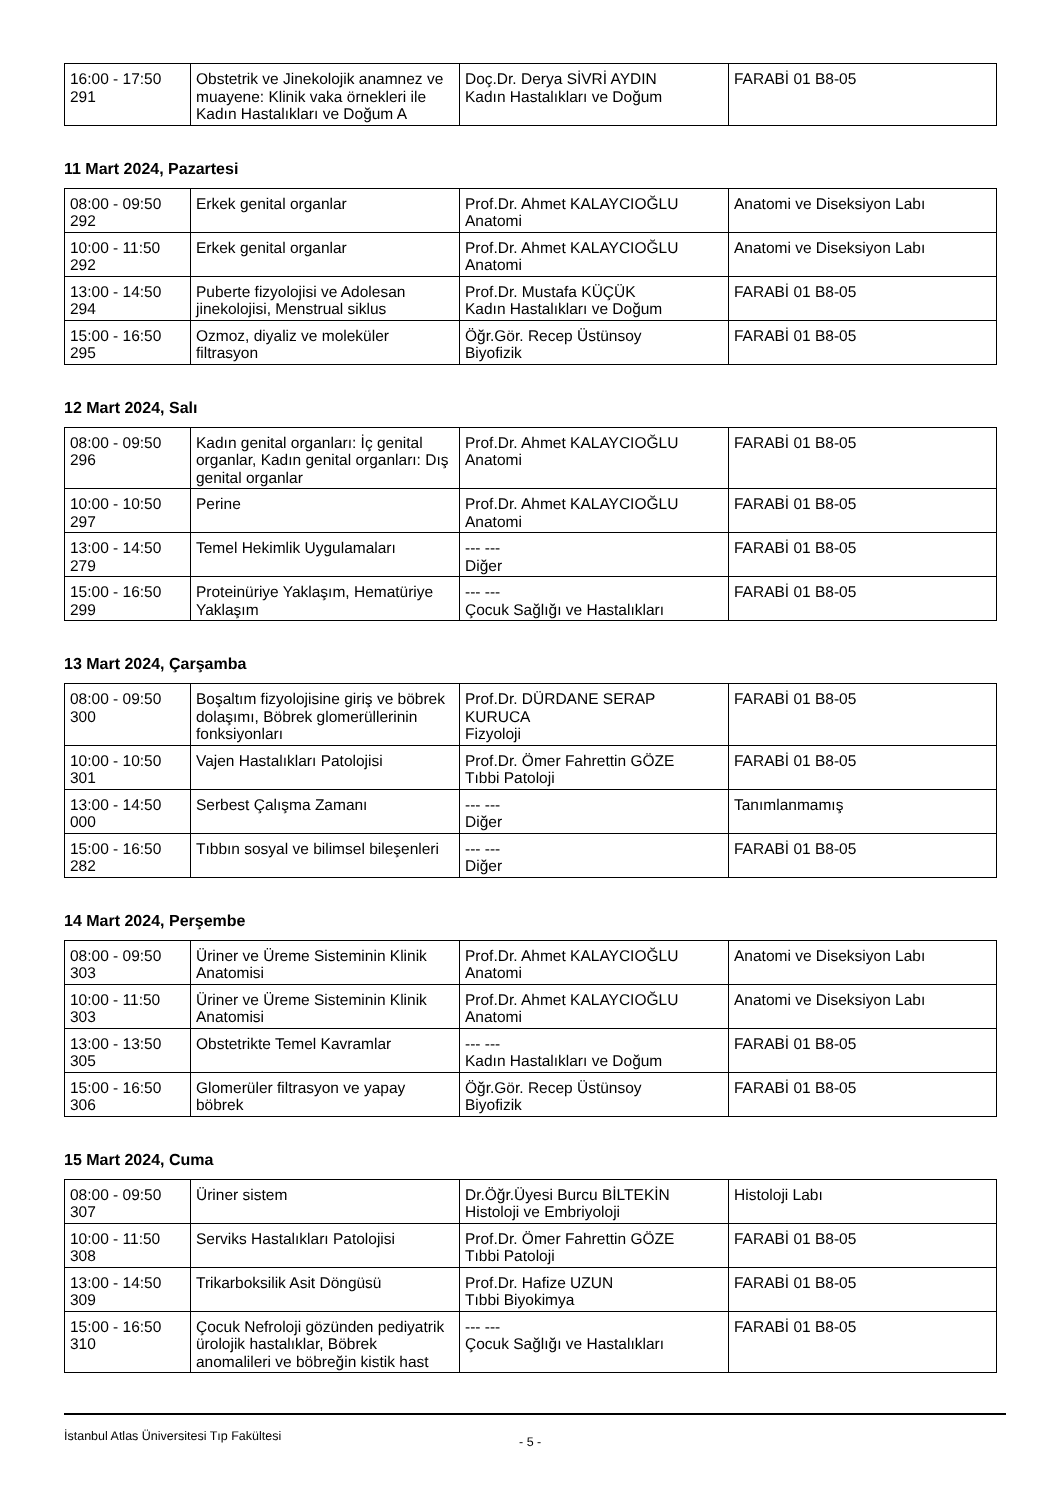| 16:00 - 17:50 291 | Obstetrik ve Jinekolojik anamnez ve muayene: Klinik vaka örnekleri ile Kadın Hastalıkları ve Doğum A | Doç.Dr. Derya SİVRİ AYDIN Kadın Hastalıkları ve Doğum | FARABİ 01 B8-05 |
11 Mart 2024, Pazartesi
| 08:00 - 09:50 292 | Erkek genital organlar | Prof.Dr. Ahmet KALAYCIOĞLU Anatomi | Anatomi ve Diseksiyon Labı |
| 10:00 - 11:50 292 | Erkek genital organlar | Prof.Dr. Ahmet KALAYCIOĞLU Anatomi | Anatomi ve Diseksiyon Labı |
| 13:00 - 14:50 294 | Puberte fizyolojisi ve Adolesan jinekolojisi, Menstrual siklus | Prof.Dr. Mustafa KÜÇÜK Kadın Hastalıkları ve Doğum | FARABİ 01 B8-05 |
| 15:00 - 16:50 295 | Ozmoz, diyaliz ve moleküler filtrasyon | Öğr.Gör. Recep Üstünsoy Biyofizik | FARABİ 01 B8-05 |
12 Mart 2024, Salı
| 08:00 - 09:50 296 | Kadın genital organları: İç genital organlar, Kadın genital organları: Dış genital organlar | Prof.Dr. Ahmet KALAYCIOĞLU Anatomi | FARABİ 01 B8-05 |
| 10:00 - 10:50 297 | Perine | Prof.Dr. Ahmet KALAYCIOĞLU Anatomi | FARABİ 01 B8-05 |
| 13:00 - 14:50 279 | Temel Hekimlik Uygulamaları | --- --- Diğer | FARABİ 01 B8-05 |
| 15:00 - 16:50 299 | Proteinüriye Yaklaşım, Hematüriye Yaklaşım | --- --- Çocuk Sağlığı ve Hastalıkları | FARABİ 01 B8-05 |
13 Mart 2024, Çarşamba
| 08:00 - 09:50 300 | Boşaltım fizyolojisine giriş ve böbrek dolaşımı, Böbrek glomerüllerinin fonksiyonları | Prof.Dr. DÜRDANE SERAP KURUCA Fizyoloji | FARABİ 01 B8-05 |
| 10:00 - 10:50 301 | Vajen Hastalıkları Patolojisi | Prof.Dr. Ömer Fahrettin GÖZE Tıbbi Patoloji | FARABİ 01 B8-05 |
| 13:00 - 14:50 000 | Serbest Çalışma Zamanı | --- --- Diğer | Tanımlanmamış |
| 15:00 - 16:50 282 | Tıbbın sosyal ve bilimsel bileşenleri | --- --- Diğer | FARABİ 01 B8-05 |
14 Mart 2024, Perşembe
| 08:00 - 09:50 303 | Üriner ve Üreme Sisteminin Klinik Anatomisi | Prof.Dr. Ahmet KALAYCIOĞLU Anatomi | Anatomi ve Diseksiyon Labı |
| 10:00 - 11:50 303 | Üriner ve Üreme Sisteminin Klinik Anatomisi | Prof.Dr. Ahmet KALAYCIOĞLU Anatomi | Anatomi ve Diseksiyon Labı |
| 13:00 - 13:50 305 | Obstetrikte Temel Kavramlar | --- --- Kadın Hastalıkları ve Doğum | FARABİ 01 B8-05 |
| 15:00 - 16:50 306 | Glomerüler filtrasyon ve yapay böbrek | Öğr.Gör. Recep Üstünsoy Biyofizik | FARABİ 01 B8-05 |
15 Mart 2024, Cuma
| 08:00 - 09:50 307 | Üriner sistem | Dr.Öğr.Üyesi Burcu BİLTEKİN Histoloji ve Embriyoloji | Histoloji Labı |
| 10:00 - 11:50 308 | Serviks Hastalıkları Patolojisi | Prof.Dr. Ömer Fahrettin GÖZE Tıbbi Patoloji | FARABİ 01 B8-05 |
| 13:00 - 14:50 309 | Trikarboksilik Asit Döngüsü | Prof.Dr. Hafize UZUN Tıbbi Biyokimya | FARABİ 01 B8-05 |
| 15:00 - 16:50 310 | Çocuk Nefroloji gözünden pediyatrik ürolojik hastalıklar, Böbrek anomalileri ve böbreğin kistik hast | --- --- Çocuk Sağlığı ve Hastalıkları | FARABİ 01 B8-05 |
İstanbul Atlas Üniversitesi Tıp Fakültesi - 5 -